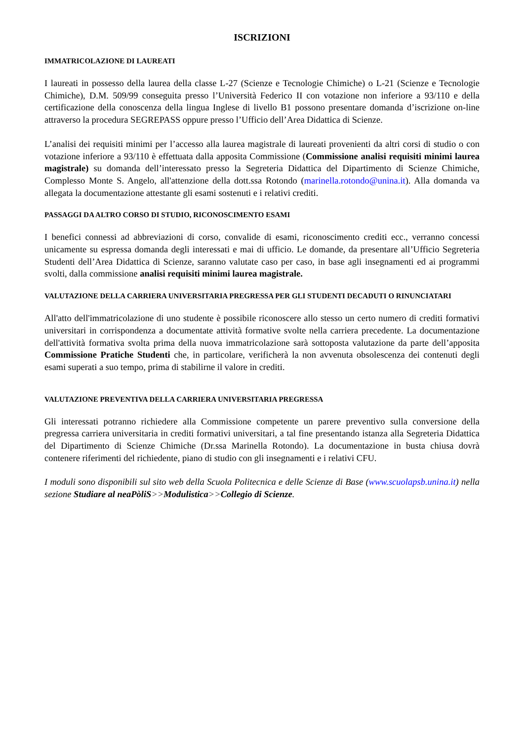ISCRIZIONI
IMMATRICOLAZIONE DI LAUREATI
I laureati in possesso della laurea della classe L-27 (Scienze e Tecnologie Chimiche) o L-21 (Scienze e Tecnologie Chimiche), D.M. 509/99 conseguita presso l’Università Federico II con votazione non inferiore a 93/110 e della certificazione della conoscenza della lingua Inglese di livello B1 possono presentare domanda d’iscrizione on-line attraverso la procedura SEGREPASS oppure presso l’Ufficio dell’Area Didattica di Scienze.
L’analisi dei requisiti minimi per l’accesso alla laurea magistrale di laureati provenienti da altri corsi di studio o con votazione inferiore a 93/110 è effettuata dalla apposita Commissione (Commissione analisi requisiti minimi laurea magistrale) su domanda dell’interessato presso la Segreteria Didattica del Dipartimento di Scienze Chimiche, Complesso Monte S. Angelo, all'attenzione della dott.ssa Rotondo (marinella.rotondo@unina.it). Alla domanda va allegata la documentazione attestante gli esami sostenuti e i relativi crediti.
PASSAGGI DA ALTRO CORSO DI STUDIO, RICONOSCIMENTO ESAMI
I benefici connessi ad abbreviazioni di corso, convalide di esami, riconoscimento crediti ecc., verranno concessi unicamente su espressa domanda degli interessati e mai di ufficio. Le domande, da presentare all’Ufficio Segreteria Studenti dell’Area Didattica di Scienze, saranno valutate caso per caso, in base agli insegnamenti ed ai programmi svolti, dalla commissione analisi requisiti minimi laurea magistrale.
VALUTAZIONE DELLA CARRIERA UNIVERSITARIA PREGRESSA PER GLI STUDENTI DECADUTI O RINUNCIATARI
All'atto dell'immatricolazione di uno studente è possibile riconoscere allo stesso un certo numero di crediti formativi universitari in corrispondenza a documentate attività formative svolte nella carriera precedente. La documentazione dell'attività formativa svolta prima della nuova immatricolazione sarà sottoposta valutazione da parte dell’apposita Commissione Pratiche Studenti che, in particolare, verificherà la non avvenuta obsolescenza dei contenuti degli esami superati a suo tempo, prima di stabilirne il valore in crediti.
VALUTAZIONE PREVENTIVA DELLA CARRIERA UNIVERSITARIA PREGRESSA
Gli interessati potranno richiedere alla Commissione competente un parere preventivo sulla conversione della pregressa carriera universitaria in crediti formativi universitari, a tal fine presentando istanza alla Segreteria Didattica del Dipartimento di Scienze Chimiche (Dr.ssa Marinella Rotondo). La documentazione in busta chiusa dovrà contenere riferimenti del richiedente, piano di studio con gli insegnamenti e i relativi CFU.
I moduli sono disponibili sul sito web della Scuola Politecnica e delle Scienze di Base (www.scuolapsb.unina.it) nella sezione Studiare al neaPòliS>>Modulistica>>Collegio di Scienze.